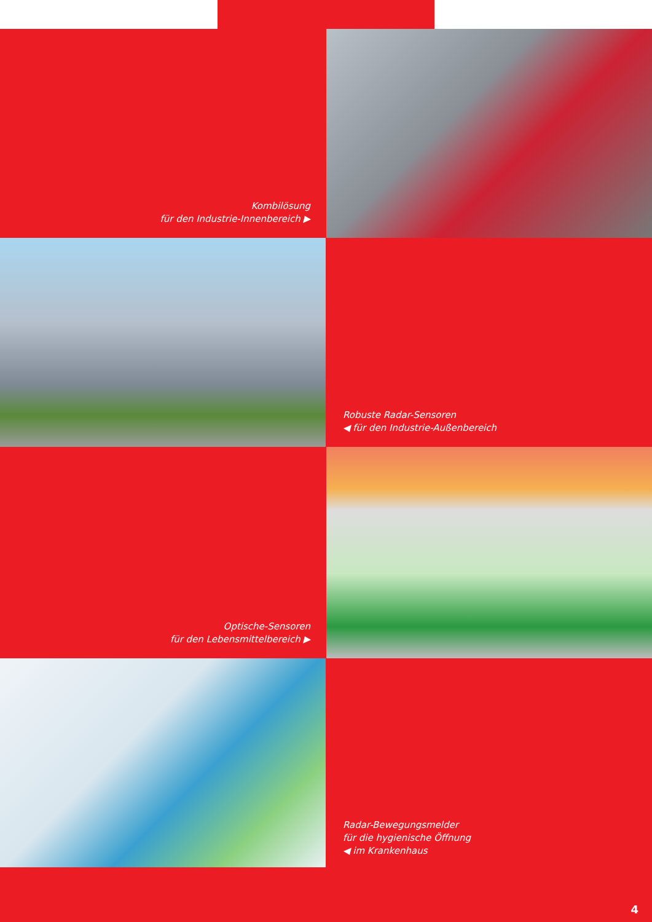Kombilösung
für den Industrie-Innenbereich ▶
Robuste Radar-Sensoren
◀ für den Industrie-Außenbereich
Optische-Sensoren
für den Lebensmittelbereich ▶
Radar-Bewegungsmelder
für die hygienische Öffnung
◀ im Krankenhaus
4